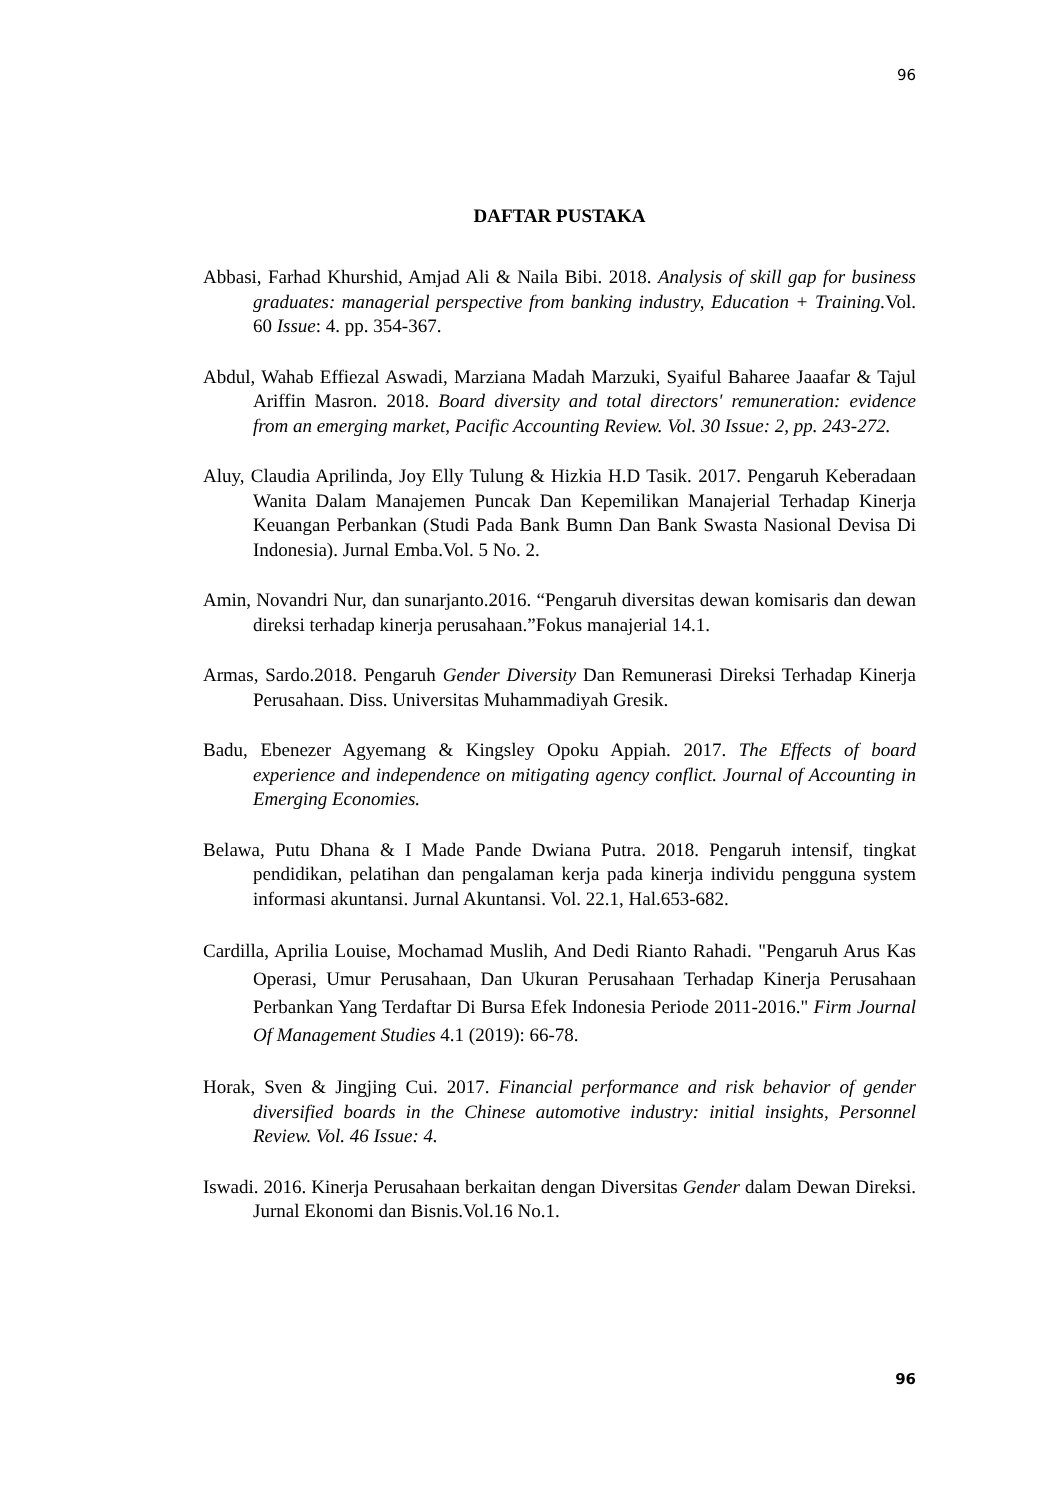96
DAFTAR PUSTAKA
Abbasi, Farhad Khurshid, Amjad Ali & Naila Bibi. 2018. Analysis of skill gap for business graduates: managerial perspective from banking industry, Education + Training. Vol. 60 Issue: 4. pp. 354-367.
Abdul, Wahab Effiezal Aswadi, Marziana Madah Marzuki, Syaiful Baharee Jaaafar & Tajul Ariffin Masron. 2018. Board diversity and total directors' remuneration: evidence from an emerging market, Pacific Accounting Review. Vol. 30 Issue: 2, pp. 243-272.
Aluy, Claudia Aprilinda, Joy Elly Tulung & Hizkia H.D Tasik. 2017. Pengaruh Keberadaan Wanita Dalam Manajemen Puncak Dan Kepemilikan Manajerial Terhadap Kinerja Keuangan Perbankan (Studi Pada Bank Bumn Dan Bank Swasta Nasional Devisa Di Indonesia). Jurnal Emba.Vol. 5 No. 2.
Amin, Novandri Nur, dan sunarjanto.2016. “Pengaruh diversitas dewan komisaris dan dewan direksi terhadap kinerja perusahaan.”Fokus manajerial 14.1.
Armas, Sardo.2018. Pengaruh Gender Diversity Dan Remunerasi Direksi Terhadap Kinerja Perusahaan. Diss. Universitas Muhammadiyah Gresik.
Badu, Ebenezer Agyemang & Kingsley Opoku Appiah. 2017. The Effects of board experience and independence on mitigating agency conflict. Journal of Accounting in Emerging Economies.
Belawa, Putu Dhana & I Made Pande Dwiana Putra. 2018. Pengaruh intensif, tingkat pendidikan, pelatihan dan pengalaman kerja pada kinerja individu pengguna system informasi akuntansi. Jurnal Akuntansi. Vol. 22.1, Hal.653-682.
Cardilla, Aprilia Louise, Mochamad Muslih, And Dedi Rianto Rahadi. "Pengaruh Arus Kas Operasi, Umur Perusahaan, Dan Ukuran Perusahaan Terhadap Kinerja Perusahaan Perbankan Yang Terdaftar Di Bursa Efek Indonesia Periode 2011-2016." Firm Journal Of Management Studies 4.1 (2019): 66-78.
Horak, Sven & Jingjing Cui. 2017. Financial performance and risk behavior of gender diversified boards in the Chinese automotive industry: initial insights, Personnel Review. Vol. 46 Issue: 4.
Iswadi. 2016. Kinerja Perusahaan berkaitan dengan Diversitas Gender dalam Dewan Direksi. Jurnal Ekonomi dan Bisnis.Vol.16 No.1.
96